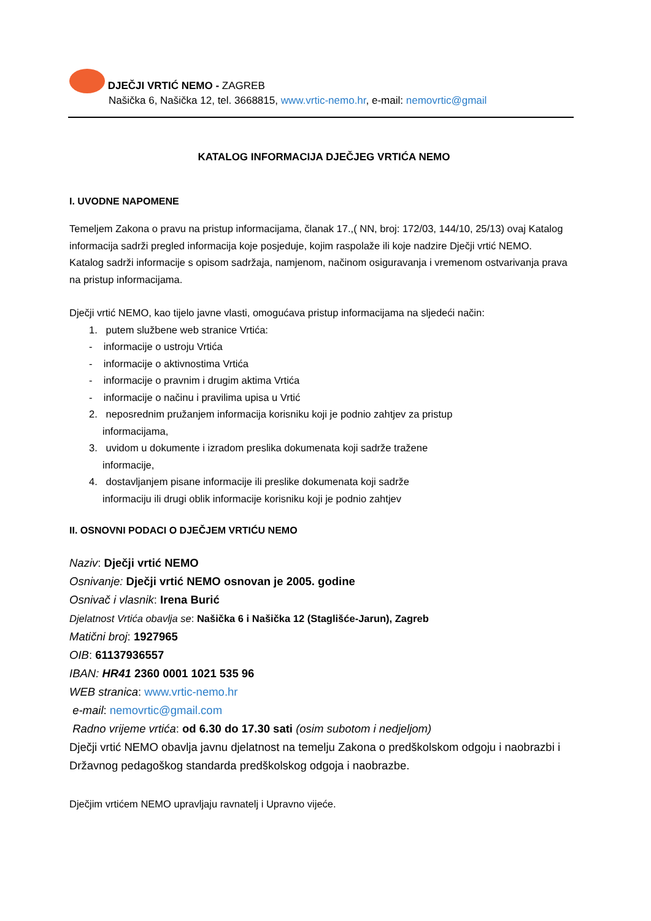DJEČJI VRTIĆ NEMO - ZAGREB
Našička 6, Našička 12, tel. 3668815, www.vrtic-nemo.hr, e-mail: nemovrtic@gmail
KATALOG INFORMACIJA DJEČJEG VRTIĆA NEMO
I. UVODNE NAPOMENE
Temeljem Zakona o pravu na pristup informacijama, članak 17.,( NN, broj: 172/03, 144/10, 25/13) ovaj Katalog informacija sadrži pregled informacija koje posjeduje, kojim raspolaže ili koje nadzire Dječji vrtić NEMO.
Katalog sadrži informacije s opisom sadržaja, namjenom, načinom osiguravanja i vremenom ostvarivanja prava na pristup informacijama.
Dječji vrtić NEMO, kao tijelo javne vlasti, omogućava pristup informacijama na sljedeći način:
1. putem službene web stranice Vrtića:
- informacije o ustroju Vrtića
- informacije o aktivnostima Vrtića
- informacije o pravnim i drugim aktima Vrtića
- informacije o načinu i pravilima upisa u Vrtić
2. neposrednim pružanjem informacija korisniku koji je podnio zahtjev za pristup
informacijama,
3. uvidom u dokumente i izradom preslika dokumenata koji sadrže tražene
informacije,
4. dostavljanjem pisane informacije ili preslike dokumenata koji sadrže
informaciju ili drugi oblik informacije korisniku koji je podnio zahtjev
II. OSNOVNI PODACI O DJEČJEM VRTIĆU NEMO
Naziv: Dječji vrtić NEMO
Osnivanje: Dječji vrtić NEMO osnovan je 2005. godine
Osnivač i vlasnik: Irena Burić
Djelatnost Vrtića obavlja se: Našička 6 i Našička 12 (Staglišće-Jarun), Zagreb
Matični broj: 1927965
OIB: 61137936557
IBAN: HR41 2360 0001 1021 535 96
WEB stranica: www.vrtic-nemo.hr
e-mail: nemovrtic@gmail.com
Radno vrijeme vrtića: od 6.30 do 17.30 sati (osim subotom i nedjeljom)
Dječji vrtić NEMO obavlja javnu djelatnost na temelju Zakona o predškolskom odgoju i naobrazbi i Državnog pedagoškog standarda predškolskog odgoja i naobrazbe.
Dječjim vrtićem NEMO upravljaju ravnatelj i Upravno vijeće.